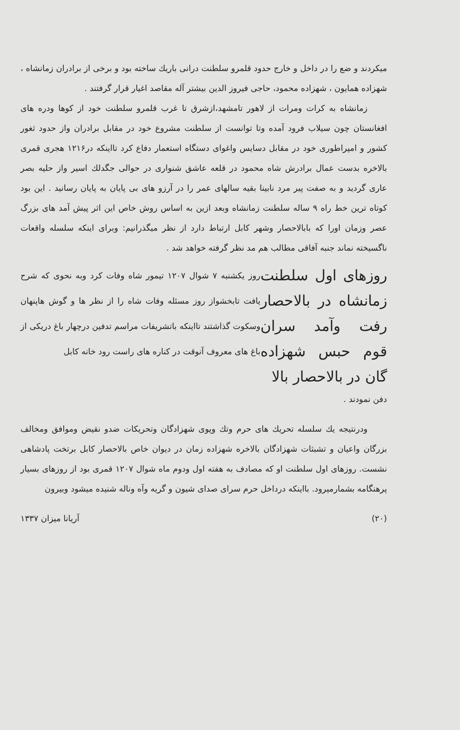میکردند و ضع را در داخل و خارج حدود قلمرو سلطنت درانی باریك ساخته بود و برخی از برادران زمانشاه ، شهزاده همایون ، شهزاده محمود، حاجی فیروز الدین بیشتر آله مقاصد اغیار قرار گرفتند .
زمانشاه به کرات ومرات از لاهور تامشهد،ازشرق تا غرب قلمرو سلطنت خود از کوها ودره های افغانستان چون سیلاب فرود آمده وتا توانست از سلطنت مشروع خود در مقابل برادران واز حدود ثغور کشور و امپراطوری خود در مقابل دسایس واغوای دستگاه استعمار دفاع کرد تااینکه در۱۲۱۶ هجری قمری بالاخره بدست عمال برادرش شاه محمود در قلعه عاشق شنواری در حوالی جگدلك اسیر واز حلیه بصر عاری گردید و به صفت پیر مرد نابینا بقیه سالهای عمر را در آرزو های بی پایان به پایان رسانید . این بود کوتاه ترین خط راه ۹ ساله سلطنت زمانشاه وبعد ازین به اساس روش خاص این اثر پیش آمد های بزرگ عصر وزمان اورا که بابالاحصار وشهر کابل ارتباط دارد از نظر میگذرانیم: وبرای اینکه سلسله واقعات ناگسیخته نماند جنبه آفاقی مطالب هم مد نظر گرفته خواهد شد .
روزهای اول سلطنت زمانشاه در بالاحصار رفت وآمد سران قوم حبس شهزاده گان در بالاحصار بالا
روز یکشنبه ۷ شوال ۱۲۰۷ تیمور شاه وفات کرد وبه نحوی که شرح یافت تابخشواز روز مسئله وفات شاه را از نظر ها و گوش هاپنهان وسکوت گذاشتند تااینکه باتشریفات مراسم تدفین درچهار باغ دریکی از باغ های معروف آنوقت در کناره های راست رود خانه کابل
دفن نمودند .
ودرنتیجه یك سلسله تحریك های حرم وتك وپوی شهزادگان وتحریکات ضدو نقیض وموافق ومخالف بزرگان واعیان و تشبثات شهزادگان بالاخره شهزاده زمان در دیوان خاص بالاحصار کابل برتخت پادشاهی نشست. روزهای اول سلطنت او که مصادف به هفته اول ودوم ماه شوال ۱۲۰۷ قمری بود از روزهای بسیار پرهنگامه بشمارمیرود. بااینکه درداخل حرم سرای صدای شیون و گریه وآه وناله شنیده میشود وبیرون
(۲۰) آریانا میزان ۱۳۳۷